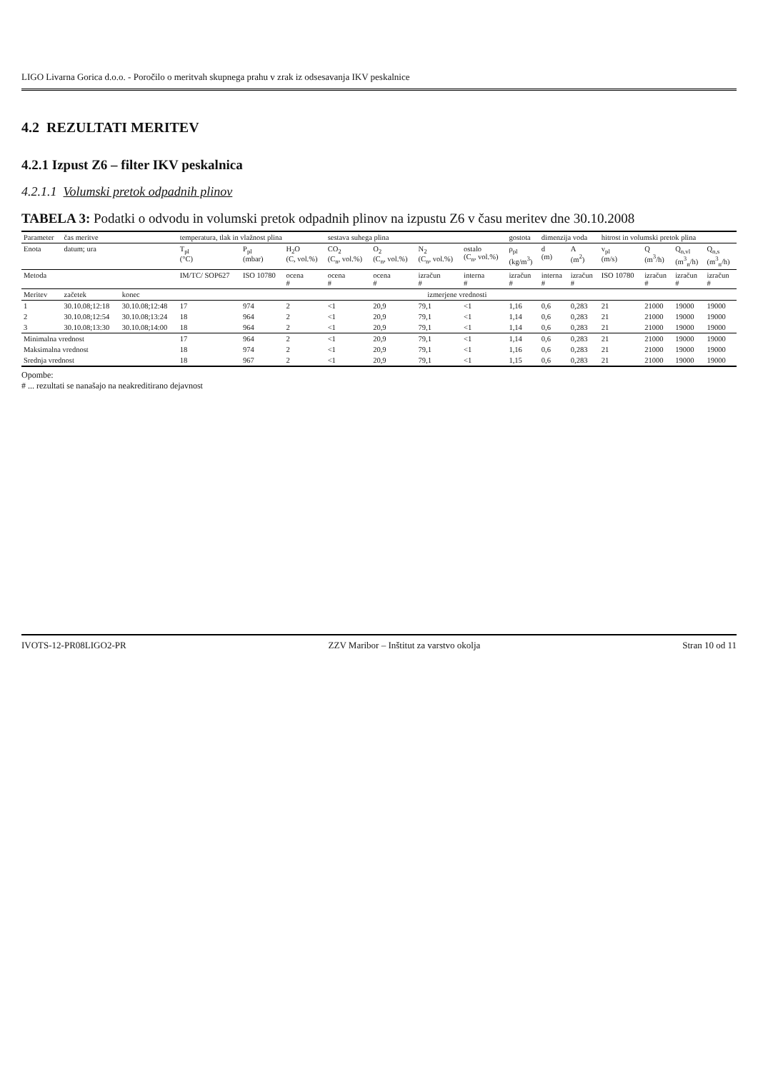LIGO Livarna Gorica d.o.o. - Poročilo o meritvah skupnega prahu v zrak iz odsesavanja IKV peskalnice
4.2 REZULTATI MERITEV
4.2.1 Izpust Z6 – filter IKV peskalnica
4.2.1.1 Volumski pretok odpadnih plinov
TABELA 3: Podatki o odvodu in volumski pretok odpadnih plinov na izpustu Z6 v času meritev dne 30.10.2008
| Parameter | čas meritve | | temperatura, tlak in vlažnost plina | | | sestava suhega plina | | | | gostota | dimenzija voda | | hitrost in volumski pretok plina | | | |
| --- | --- | --- | --- | --- | --- | --- | --- | --- | --- | --- | --- | --- | --- | --- | --- | --- |
| Enota | datum; ura | | T<sub>pl</sub> (°C) | P<sub>pl</sub> (mbar) | H<sub>2</sub>O (C, vol.%) | CO<sub>2</sub> (C<sub>n</sub>, vol.%) | O<sub>2</sub> (C<sub>n</sub>, vol.%) | N<sub>2</sub> (C<sub>n</sub>, vol.%) | ostalo (C<sub>n</sub>, vol.%) | ρ<sub>pl</sub> (kg/m<sup>3</sup>) | d (m) | A (m<sup>2</sup>) | v<sub>pl</sub> (m/s) | Q (m<sup>3</sup>/h) | Q<sub>n,vl</sub> (m<sup>3</sup><sub>n</sub>/h) | Q<sub>n,s</sub> (m<sup>3</sup><sub>n</sub>/h) |
| Metoda | | | IM/TC/ SOP627 | ISO 10780 | ocena # | ocena # | ocena # | izračun # | interna # | izračun # | interna # | izračun # | ISO 10780 | izračun # | izračun # | izračun # |
| Meritev | začetek | konec | izmerjene vrednosti | | | | | | | | | | | | | |
| 1 | 30.10.08;12:18 | 30.10.08;12:48 | 17 | 974 | 2 | <1 | 20,9 | 79,1 | <1 | 1,16 | 0,6 | 0,283 | 21 | 21000 | 19000 | 19000 |
| 2 | 30.10.08;12:54 | 30.10.08;13:24 | 18 | 964 | 2 | <1 | 20,9 | 79,1 | <1 | 1,14 | 0,6 | 0,283 | 21 | 21000 | 19000 | 19000 |
| 3 | 30.10.08;13:30 | 30.10.08;14:00 | 18 | 964 | 2 | <1 | 20,9 | 79,1 | <1 | 1,14 | 0,6 | 0,283 | 21 | 21000 | 19000 | 19000 |
| Minimalna vrednost | | | 17 | 964 | 2 | <1 | 20,9 | 79,1 | <1 | 1,14 | 0,6 | 0,283 | 21 | 21000 | 19000 | 19000 |
| Maksimalna vrednost | | | 18 | 974 | 2 | <1 | 20,9 | 79,1 | <1 | 1,16 | 0,6 | 0,283 | 21 | 21000 | 19000 | 19000 |
| Srednja vrednost | | | 18 | 967 | 2 | <1 | 20,9 | 79,1 | <1 | 1,15 | 0,6 | 0,283 | 21 | 21000 | 19000 | 19000 |
Opombe:
# ... rezultati se nanašajo na neakreditirano dejavnost
IVOTS-12-PR08LIGO2-PR ZZV Maribor – Inštitut za varstvo okolja Stran 10 od 11